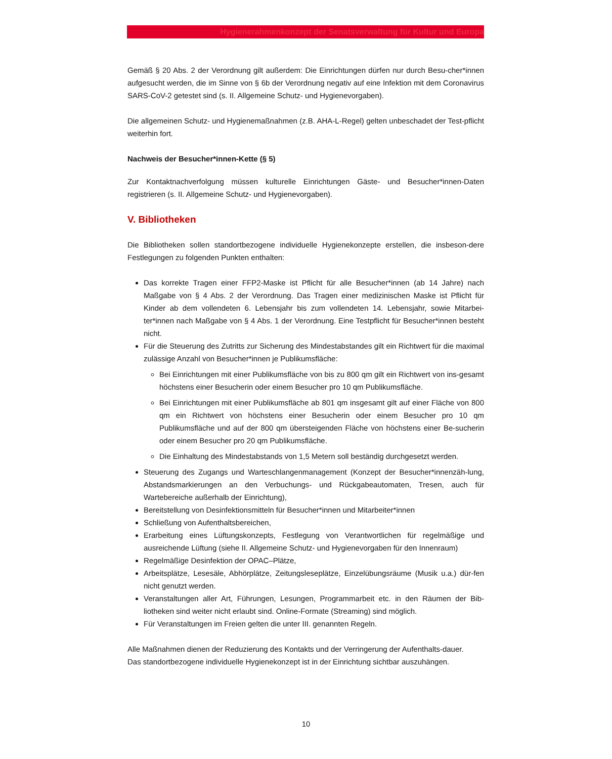Hygienerahmenkonzept der Senatsverwaltung für Kultur und Europa
Gemäß § 20 Abs. 2 der Verordnung gilt außerdem: Die Einrichtungen dürfen nur durch Besu-cher*innen aufgesucht werden, die im Sinne von § 6b der Verordnung negativ auf eine Infektion mit dem Coronavirus SARS-CoV-2 getestet sind (s. II. Allgemeine Schutz- und Hygienevorgaben).
Die allgemeinen Schutz- und Hygienemaßnahmen (z.B. AHA-L-Regel) gelten unbeschadet der Test-pflicht weiterhin fort.
Nachweis der Besucher*innen-Kette (§ 5)
Zur Kontaktnachverfolgung müssen kulturelle Einrichtungen Gäste- und Besucher*innen-Daten registrieren (s. II. Allgemeine Schutz- und Hygienevorgaben).
V. Bibliotheken
Die Bibliotheken sollen standortbezogene individuelle Hygienekonzepte erstellen, die insbeson-dere Festlegungen zu folgenden Punkten enthalten:
Das korrekte Tragen einer FFP2-Maske ist Pflicht für alle Besucher*innen (ab 14 Jahre) nach Maßgabe von § 4 Abs. 2 der Verordnung. Das Tragen einer medizinischen Maske ist Pflicht für Kinder ab dem vollendeten 6. Lebensjahr bis zum vollendeten 14. Lebensjahr, sowie Mitarbei-ter*innen nach Maßgabe von § 4 Abs. 1 der Verordnung. Eine Testpflicht für Besucher*innen besteht nicht.
Für die Steuerung des Zutritts zur Sicherung des Mindestabstandes gilt ein Richtwert für die maximal zulässige Anzahl von Besucher*innen je Publikumsfläche:
Bei Einrichtungen mit einer Publikumsfläche von bis zu 800 qm gilt ein Richtwert von ins-gesamt höchstens einer Besucherin oder einem Besucher pro 10 qm Publikumsfläche.
Bei Einrichtungen mit einer Publikumsfläche ab 801 qm insgesamt gilt auf einer Fläche von 800 qm ein Richtwert von höchstens einer Besucherin oder einem Besucher pro 10 qm Publikumsfläche und auf der 800 qm übersteigenden Fläche von höchstens einer Be-sucherin oder einem Besucher pro 20 qm Publikumsfläche.
Die Einhaltung des Mindestabstands von 1,5 Metern soll beständig durchgesetzt werden.
Steuerung des Zugangs und Warteschlangenmanagement (Konzept der Besucher*innenzäh-lung, Abstandsmarkierungen an den Verbuchungs- und Rückgabeautomaten, Tresen, auch für Wartebereiche außerhalb der Einrichtung),
Bereitstellung von Desinfektionsmitteln für Besucher*innen und Mitarbeiter*innen
Schließung von Aufenthaltsbereichen,
Erarbeitung eines Lüftungskonzepts, Festlegung von Verantwortlichen für regelmäßige und ausreichende Lüftung (siehe II. Allgemeine Schutz- und Hygienevorgaben für den Innenraum)
Regelmäßige Desinfektion der OPAC–Plätze,
Arbeitsplätze, Lesesäle, Abhörplätze, Zeitungsleseplätze, Einzelübungsräume (Musik u.a.) dür-fen nicht genutzt werden.
Veranstaltungen aller Art, Führungen, Lesungen, Programmarbeit etc. in den Räumen der Bib-liotheken sind weiter nicht erlaubt sind. Online-Formate (Streaming) sind möglich.
Für Veranstaltungen im Freien gelten die unter III. genannten Regeln.
Alle Maßnahmen dienen der Reduzierung des Kontakts und der Verringerung der Aufenthalts-dauer.
Das standortbezogene individuelle Hygienekonzept ist in der Einrichtung sichtbar auszuhängen.
10